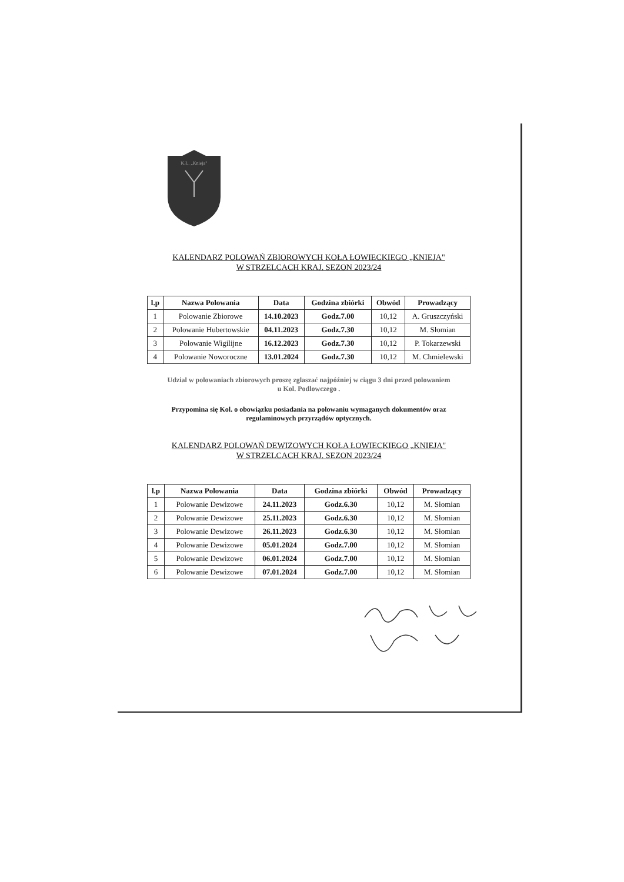K.Ł. „Knieja"
KALENDARZ POLOWAŃ ZBIOROWYCH KOŁA ŁOWIECKIEGO „KNIEJA"
W STRZELCACH KRAJ. SEZON 2023/24
| l.p | Nazwa Polowania | Data | Godzina zbiórki | Obwód | Prowadzący |
| --- | --- | --- | --- | --- | --- |
| 1 | Polowanie Zbiorowe | 14.10.2023 | Godz.7.00 | 10,12 | A. Gruszczyński |
| 2 | Polowanie Hubertowskie | 04.11.2023 | Godz.7.30 | 10,12 | M. Słomian |
| 3 | Polowanie Wigilijne | 16.12.2023 | Godz.7.30 | 10,12 | P. Tokarzewski |
| 4 | Polowanie Noworoczne | 13.01.2024 | Godz.7.30 | 10,12 | M. Chmielewski |
Udzial w polowaniach zbiorowych proszę zglaszać najpóźniej w ciągu 3 dni przed polowaniem
u Kol. Podlowczego .
Przypomina się Kol. o obowiązku posiadania na polowaniu wymaganych dokumentów oraz
regulaminowych przyrządów optycznych.
KALENDARZ POLOWAŃ DEWIZOWYCH KOŁA ŁOWIECKIEGO „KNIEJA"
W STRZELCACH KRAJ. SEZON 2023/24
| l.p | Nazwa Polowania | Data | Godzina zbiórki | Obwód | Prowadzący |
| --- | --- | --- | --- | --- | --- |
| 1 | Polowanie Dewizowe | 24.11.2023 | Godz.6.30 | 10,12 | M. Słomian |
| 2 | Polowanie Dewizowe | 25.11.2023 | Godz.6.30 | 10,12 | M. Słomian |
| 3 | Polowanie Dewizowe | 26.11.2023 | Godz.6.30 | 10,12 | M. Słomian |
| 4 | Polowanie Dewizowe | 05.01.2024 | Godz.7.00 | 10,12 | M. Słomian |
| 5 | Polowanie Dewizowe | 06.01.2024 | Godz.7.00 | 10,12 | M. Słomian |
| 6 | Polowanie Dewizowe | 07.01.2024 | Godz.7.00 | 10,12 | M. Słomian |